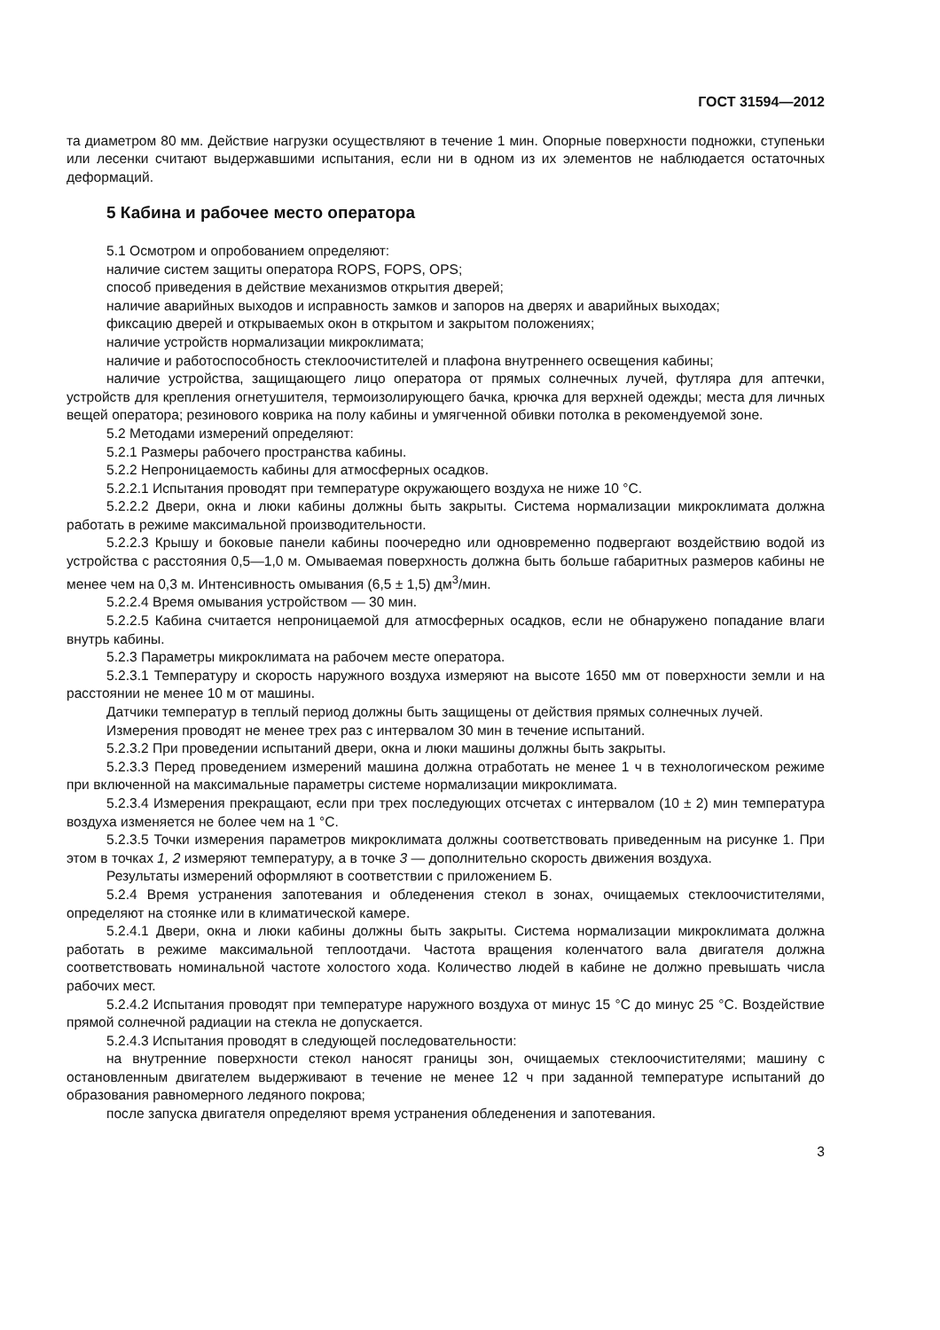ГОСТ 31594—2012
та диаметром 80 мм. Действие нагрузки осуществляют в течение 1 мин. Опорные поверхности подножки, ступеньки или лесенки считают выдержавшими испытания, если ни в одном из их элементов не наблюдается остаточных деформаций.
5 Кабина и рабочее место оператора
5.1 Осмотром и опробованием определяют:
наличие систем защиты оператора ROPS, FOPS, OPS;
способ приведения в действие механизмов открытия дверей;
наличие аварийных выходов и исправность замков и запоров на дверях и аварийных выходах;
фиксацию дверей и открываемых окон в открытом и закрытом положениях;
наличие устройств нормализации микроклимата;
наличие и работоспособность стеклоочистителей и плафона внутреннего освещения кабины;
наличие устройства, защищающего лицо оператора от прямых солнечных лучей, футляра для аптечки, устройств для крепления огнетушителя, термоизолирующего бачка, крючка для верхней одежды; места для личных вещей оператора; резинового коврика на полу кабины и умягченной обивки потолка в рекомендуемой зоне.
5.2 Методами измерений определяют:
5.2.1 Размеры рабочего пространства кабины.
5.2.2 Непроницаемость кабины для атмосферных осадков.
5.2.2.1 Испытания проводят при температуре окружающего воздуха не ниже 10 °С.
5.2.2.2 Двери, окна и люки кабины должны быть закрыты. Система нормализации микроклимата должна работать в режиме максимальной производительности.
5.2.2.3 Крышу и боковые панели кабины поочередно или одновременно подвергают воздействию водой из устройства с расстояния 0,5—1,0 м. Омываемая поверхность должна быть больше габаритных размеров кабины не менее чем на 0,3 м. Интенсивность омывания (6,5 ± 1,5) дм<sup>3</sup>/мин.
5.2.2.4 Время омывания устройством — 30 мин.
5.2.2.5 Кабина считается непроницаемой для атмосферных осадков, если не обнаружено попадание влаги внутрь кабины.
5.2.3 Параметры микроклимата на рабочем месте оператора.
5.2.3.1 Температуру и скорость наружного воздуха измеряют на высоте 1650 мм от поверхности земли и на расстоянии не менее 10 м от машины.
Датчики температур в теплый период должны быть защищены от действия прямых солнечных лучей.
Измерения проводят не менее трех раз с интервалом 30 мин в течение испытаний.
5.2.3.2 При проведении испытаний двери, окна и люки машины должны быть закрыты.
5.2.3.3 Перед проведением измерений машина должна отработать не менее 1 ч в технологическом режиме при включенной на максимальные параметры системе нормализации микроклимата.
5.2.3.4 Измерения прекращают, если при трех последующих отсчетах с интервалом (10 ± 2) мин температура воздуха изменяется не более чем на 1 °С.
5.2.3.5 Точки измерения параметров микроклимата должны соответствовать приведенным на рисунке 1. При этом в точках 1, 2 измеряют температуру, а в точке 3 — дополнительно скорость движения воздуха.
Результаты измерений оформляют в соответствии с приложением Б.
5.2.4 Время устранения запотевания и обледенения стекол в зонах, очищаемых стеклоочистителями, определяют на стоянке или в климатической камере.
5.2.4.1 Двери, окна и люки кабины должны быть закрыты. Система нормализации микроклимата должна работать в режиме максимальной теплоотдачи. Частота вращения коленчатого вала двигателя должна соответствовать номинальной частоте холостого хода. Количество людей в кабине не должно превышать числа рабочих мест.
5.2.4.2 Испытания проводят при температуре наружного воздуха от минус 15 °С до минус 25 °С. Воздействие прямой солнечной радиации на стекла не допускается.
5.2.4.3 Испытания проводят в следующей последовательности:
на внутренние поверхности стекол наносят границы зон, очищаемых стеклоочистителями; машину с остановленным двигателем выдерживают в течение не менее 12 ч при заданной температуре испытаний до образования равномерного ледяного покрова;
после запуска двигателя определяют время устранения обледенения и запотевания.
3